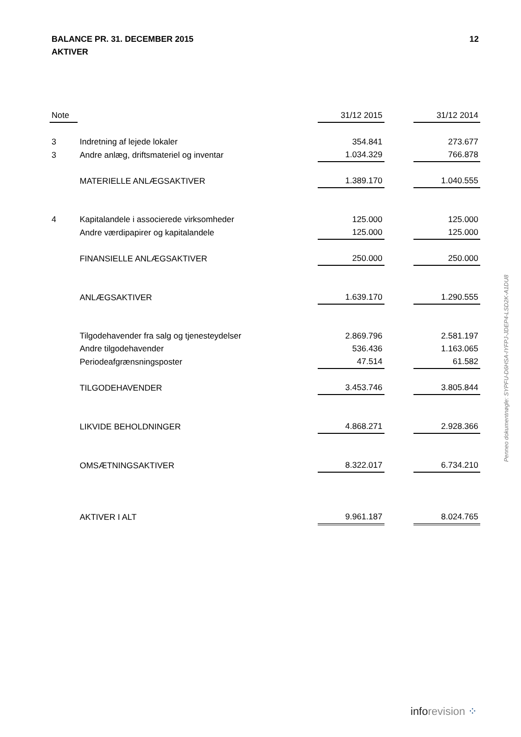BALANCE PR. 31. DECEMBER 2015 12
AKTIVER
| Note | | 31/12 2015 | | 31/12 2014 |
| --- | --- | --- | --- | --- |
| 3 | Indretning af lejede lokaler | 354.841 | | 273.677 |
| 3 | Andre anlæg, driftsmateriel og inventar | 1.034.329 | | 766.878 |
| | MATERIELLE ANLÆGSAKTIVER | 1.389.170 | | 1.040.555 |
| 4 | Kapitalandele i associerede virksomheder | 125.000 | | 125.000 |
| | Andre værdipapirer og kapitalandele | 125.000 | | 125.000 |
| | FINANSIELLE ANLÆGSAKTIVER | 250.000 | | 250.000 |
| | ANLÆGSAKTIVER | 1.639.170 | | 1.290.555 |
| | Tilgodehavender fra salg og tjenesteydelser | 2.869.796 | | 2.581.197 |
| | Andre tilgodehavender | 536.436 | | 1.163.065 |
| | Periodeafgrænsningsposter | 47.514 | | 61.582 |
| | TILGODEHAVENDER | 3.453.746 | | 3.805.844 |
| | LIKVIDE BEHOLDNINGER | 4.868.271 | | 2.928.366 |
| | OMSÆTNINGSAKTIVER | 8.322.017 | | 6.734.210 |
| | AKTIVER I ALT | 9.961.187 | | 8.024.765 |
Penneo dokumentnøgle: SYPFU-D6HSA-IYFPJ-JDEP4-LSD2K-A1DU8
inforevision ⁘